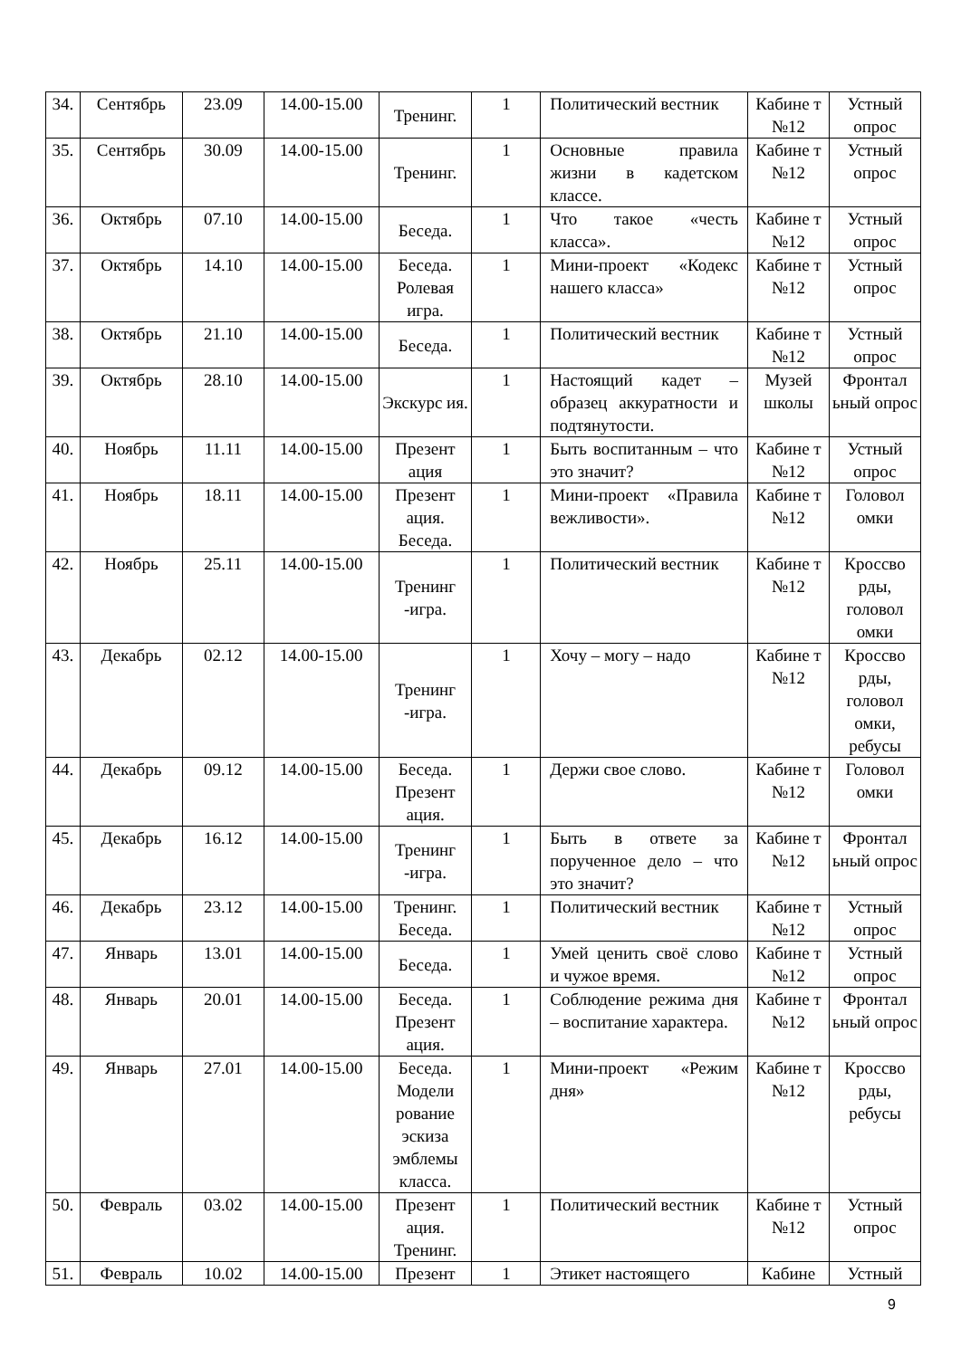| 34. | Сентябрь | 23.09 | 14.00-15.00 | Тренинг. | 1 | Политический вестник | Кабине т №12 | Устный опрос |
| 35. | Сентябрь | 30.09 | 14.00-15.00 | Тренинг. | 1 | Основные правила жизни в кадетском классе. | Кабине т №12 | Устный опрос |
| 36. | Октябрь | 07.10 | 14.00-15.00 | Беседа. | 1 | Что такое «честь класса». | Кабине т №12 | Устный опрос |
| 37. | Октябрь | 14.10 | 14.00-15.00 | Беседа. Ролевая игра. | 1 | Мини-проект «Кодекс нашего класса» | Кабине т №12 | Устный опрос |
| 38. | Октябрь | 21.10 | 14.00-15.00 | Беседа. | 1 | Политический вестник | Кабине т №12 | Устный опрос |
| 39. | Октябрь | 28.10 | 14.00-15.00 | Экскурс ия. | 1 | Настоящий кадет – образец аккуратности и подтянутости. | Музей школы | Фронтал ьный опрос |
| 40. | Ноябрь | 11.11 | 14.00-15.00 | Презент ация | 1 | Быть воспитанным – что это значит? | Кабине т №12 | Устный опрос |
| 41. | Ноябрь | 18.11 | 14.00-15.00 | Презент ация. Беседа. | 1 | Мини-проект «Правила вежливости». | Кабине т №12 | Головол омки |
| 42. | Ноябрь | 25.11 | 14.00-15.00 | Тренинг -игра. | 1 | Политический вестник | Кабине т №12 | Кроссво рды, головол омки |
| 43. | Декабрь | 02.12 | 14.00-15.00 | Тренинг -игра. | 1 | Хочу – могу – надо | Кабине т №12 | Кроссво рды, головол омки, ребусы |
| 44. | Декабрь | 09.12 | 14.00-15.00 | Беседа. Презент ация. | 1 | Держи свое слово. | Кабине т №12 | Головол омки |
| 45. | Декабрь | 16.12 | 14.00-15.00 | Тренинг -игра. | 1 | Быть в ответе за порученное дело – что это значит? | Кабине т №12 | Фронтал ьный опрос |
| 46. | Декабрь | 23.12 | 14.00-15.00 | Тренинг. Беседа. | 1 | Политический вестник | Кабине т №12 | Устный опрос |
| 47. | Январь | 13.01 | 14.00-15.00 | Беседа. | 1 | Умей ценить своё слово и чужое время. | Кабине т №12 | Устный опрос |
| 48. | Январь | 20.01 | 14.00-15.00 | Беседа. Презент ация. | 1 | Соблюдение режима дня – воспитание характера. | Кабине т №12 | Фронтал ьный опрос |
| 49. | Январь | 27.01 | 14.00-15.00 | Беседа. Модели рование эскиза эмблемы класса. | 1 | Мини-проект «Режим дня» | Кабине т №12 | Кроссво рды, ребусы |
| 50. | Февраль | 03.02 | 14.00-15.00 | Презент ация. Тренинг. | 1 | Политический вестник | Кабине т №12 | Устный опрос |
| 51. | Февраль | 10.02 | 14.00-15.00 | Презент | 1 | Этикет настоящего | Кабине | Устный |
9